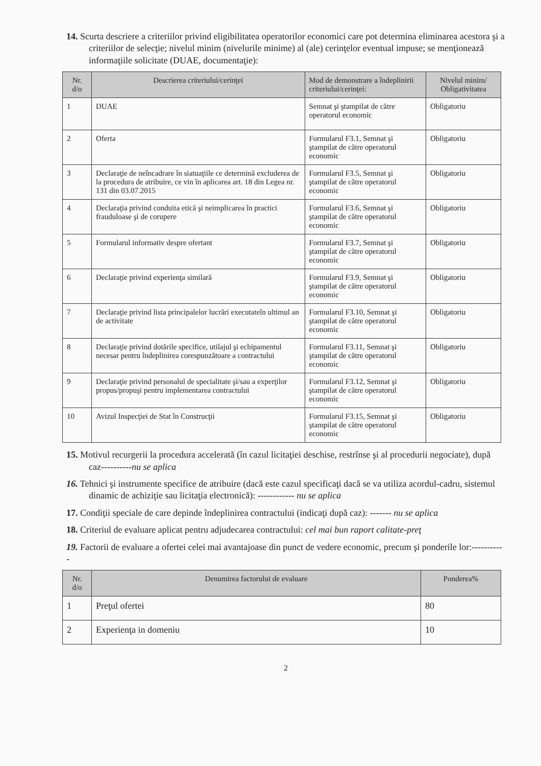14. Scurta descriere a criteriilor privind eligibilitatea operatorilor economici care pot determina eliminarea acestora şi a criteriilor de selecţie; nivelul minim (nivelurile minime) al (ale) cerinţelor eventual impuse; se menţionează informaţiile solicitate (DUAE, documentaţie):
| Nr. d/o | Descrierea criteriului/cerinţei | Mod de demonstrare a îndeplinirii criteriului/cerinţei: | Nivelul minim/ Obligativitatea |
| --- | --- | --- | --- |
| 1 | DUAE | Semnat şi ştampilat de către operatorul economic | Obligatoriu |
| 2 | Oferta | Formularul F3.1, Semnat şi ştampilat de către operatorul economic | Obligatoriu |
| 3 | Declaraţie de neîncadrare în siatuaţiile ce determină excluderea de la procedura de atribuire, ce vin în aplicarea art. 18 din Legea nr. 131 din 03.07.2015 | Formularul F3.5, Semnat şi ştampilat de către operatorul economic | Obligatoriu |
| 4 | Declaraţia privind conduita etică şi neimplicarea în practici frauduloase şi de corupere | Formularul F3.6, Semnat şi ştampilat de către operatorul economic | Obligatoriu |
| 5 | Formularul informativ despre ofertant | Formularul F3.7, Semnat şi ştampilat de către operatorul economic | Obligatoriu |
| 6 | Declaraţie privind experienţa similară | Formularul F3.9, Semnat şi ştampilat de către operatorul economic | Obligatoriu |
| 7 | Declaraţie privind lista principalelor lucrări executateîn ultimul an de activitate | Formularul F3.10, Semnat şi ştampilat de către operatorul economic | Obligatoriu |
| 8 | Declaraţie privind dotările specifice, utilajul şi echipamentul necesar pentru îndeplinirea corespunzătoare a contractului | Formularul F3.11, Semnat şi ştampilat de către operatorul economic | Obligatoriu |
| 9 | Declaraţie privind personalul de specialitate şi/sau a experţilor propus/propuşi pentru implementarea contractului | Formularul F3.12, Semnat şi ştampilat de către operatorul economic | Obligatoriu |
| 10 | Avizul Inspecţiei de Stat în Construcţii | Formularul F3.15, Semnat şi ştampilat de către operatorul economic | Obligatoriu |
15. Motivul recurgerii la procedura accelerată (în cazul licitaţiei deschise, restrînse şi al procedurii negociate), după caz----------nu se aplica
16. Tehnici şi instrumente specifice de atribuire (dacă este cazul specificaţi dacă se va utiliza acordul-cadru, sistemul dinamic de achiziţie sau licitaţia electronică): ------------ nu se aplica
17. Condiţii speciale de care depinde îndeplinirea contractului (indicaţi după caz): ------- nu se aplica
18. Criteriul de evaluare aplicat pentru adjudecarea contractului: cel mai bun raport calitate-preţ
19. Factorii de evaluare a ofertei celei mai avantajoase din punct de vedere economic, precum şi ponderile lor:-----------
| Nr. d/o | Denumirea factorului de evaluare | Ponderea% |
| --- | --- | --- |
| 1 | Preţul ofertei | 80 |
| 2 | Experienţa in domeniu | 10 |
2